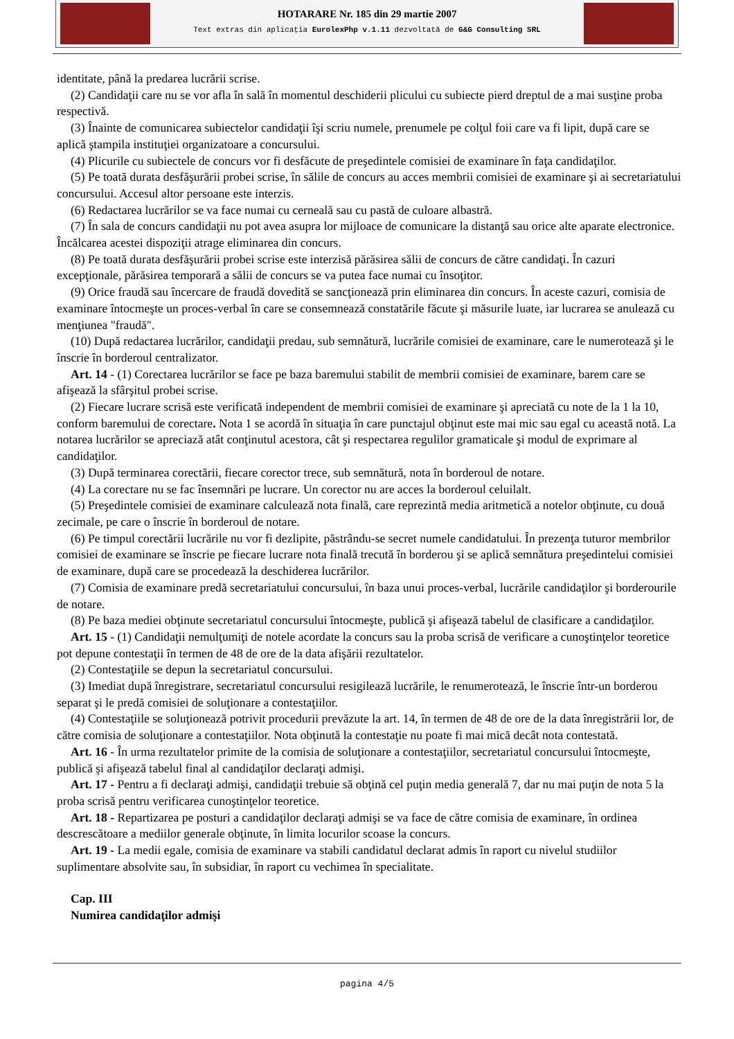HOTARARE Nr. 185 din 29 martie 2007
Text extras din aplicaţia EurolexPhp v.1.11 dezvoltată de G&G Consulting SRL
identitate, până la predarea lucrării scrise.
(2) Candidaţii care nu se vor afla în sală în momentul deschiderii plicului cu subiecte pierd dreptul de a mai susţine proba respectivă.
(3) Înainte de comunicarea subiectelor candidaţii îşi scriu numele, prenumele pe colţul foii care va fi lipit, după care se aplică ştampila instituţiei organizatoare a concursului.
(4) Plicurile cu subiectele de concurs vor fi desfăcute de preşedintele comisiei de examinare în faţa candidaţilor.
(5) Pe toată durata desfăşurării probei scrise, în sălile de concurs au acces membrii comisiei de examinare şi ai secretariatului concursului. Accesul altor persoane este interzis.
(6) Redactarea lucrărilor se va face numai cu cerneală sau cu pastă de culoare albastră.
(7) În sala de concurs candidaţii nu pot avea asupra lor mijloace de comunicare la distanţă sau orice alte aparate electronice. Încălcarea acestei dispoziţii atrage eliminarea din concurs.
(8) Pe toată durata desfăşurării probei scrise este interzisă părăsirea sălii de concurs de către candidaţi. În cazuri excepţionale, părăsirea temporară a sălii de concurs se va putea face numai cu însoţitor.
(9) Orice fraudă sau încercare de fraudă dovedită se sancţionează prin eliminarea din concurs. În aceste cazuri, comisia de examinare întocmeşte un proces-verbal în care se consemnează constatările făcute şi măsurile luate, iar lucrarea se anulează cu menţiunea "fraudă".
(10) După redactarea lucrărilor, candidaţii predau, sub semnătură, lucrările comisiei de examinare, care le numerotează şi le înscrie în borderoul centralizator.
Art. 14 - (1) Corectarea lucrărilor se face pe baza baremului stabilit de membrii comisiei de examinare, barem care se afişează la sfârşitul probei scrise.
(2) Fiecare lucrare scrisă este verificată independent de membrii comisiei de examinare şi apreciată cu note de la 1 la 10, conform baremului de corectare. Nota 1 se acordă în situaţia în care punctajul obţinut este mai mic sau egal cu această notă. La notarea lucrărilor se apreciază atât conţinutul acestora, cât şi respectarea regulilor gramaticale şi modul de exprimare al candidaţilor.
(3) După terminarea corectării, fiecare corector trece, sub semnătură, nota în borderoul de notare.
(4) La corectare nu se fac însemnări pe lucrare. Un corector nu are acces la borderoul celuilalt.
(5) Preşedintele comisiei de examinare calculează nota finală, care reprezintă media aritmetică a notelor obţinute, cu două zecimale, pe care o înscrie în borderoul de notare.
(6) Pe timpul corectării lucrările nu vor fi dezlipite, păstrându-se secret numele candidatului. În prezenţa tuturor membrilor comisiei de examinare se înscrie pe fiecare lucrare nota finală trecută în borderou şi se aplică semnătura preşedintelui comisiei de examinare, după care se procedează la deschiderea lucrărilor.
(7) Comisia de examinare predă secretariatului concursului, în baza unui proces-verbal, lucrările candidaţilor şi borderourile de notare.
(8) Pe baza mediei obţinute secretariatul concursului întocmeşte, publică şi afişează tabelul de clasificare a candidaţilor.
Art. 15 - (1) Candidaţii nemulţumiţi de notele acordate la concurs sau la proba scrisă de verificare a cunoştinţelor teoretice pot depune contestaţii în termen de 48 de ore de la data afişării rezultatelor.
(2) Contestaţiile se depun la secretariatul concursului.
(3) Imediat după înregistrare, secretariatul concursului resigilează lucrările, le renumerotează, le înscrie într-un borderou separat şi le predă comisiei de soluţionare a contestaţiilor.
(4) Contestaţiile se soluţionează potrivit procedurii prevăzute la art. 14, în termen de 48 de ore de la data înregistrării lor, de către comisia de soluţionare a contestaţiilor. Nota obţinută la contestaţie nu poate fi mai mică decât nota contestată.
Art. 16 - În urma rezultatelor primite de la comisia de soluţionare a contestaţiilor, secretariatul concursului întocmeşte, publică şi afişează tabelul final al candidaţilor declaraţi admişi.
Art. 17 - Pentru a fi declaraţi admişi, candidaţii trebuie să obţină cel puţin media generală 7, dar nu mai puţin de nota 5 la proba scrisă pentru verificarea cunoştinţelor teoretice.
Art. 18 - Repartizarea pe posturi a candidaţilor declaraţi admişi se va face de către comisia de examinare, în ordinea descrescătoare a mediilor generale obţinute, în limita locurilor scoase la concurs.
Art. 19 - La medii egale, comisia de examinare va stabili candidatul declarat admis în raport cu nivelul studiilor suplimentare absolvite sau, în subsidiar, în raport cu vechimea în specialitate.
Cap. III
Numirea candidaţilor admişi
pagina 4/5